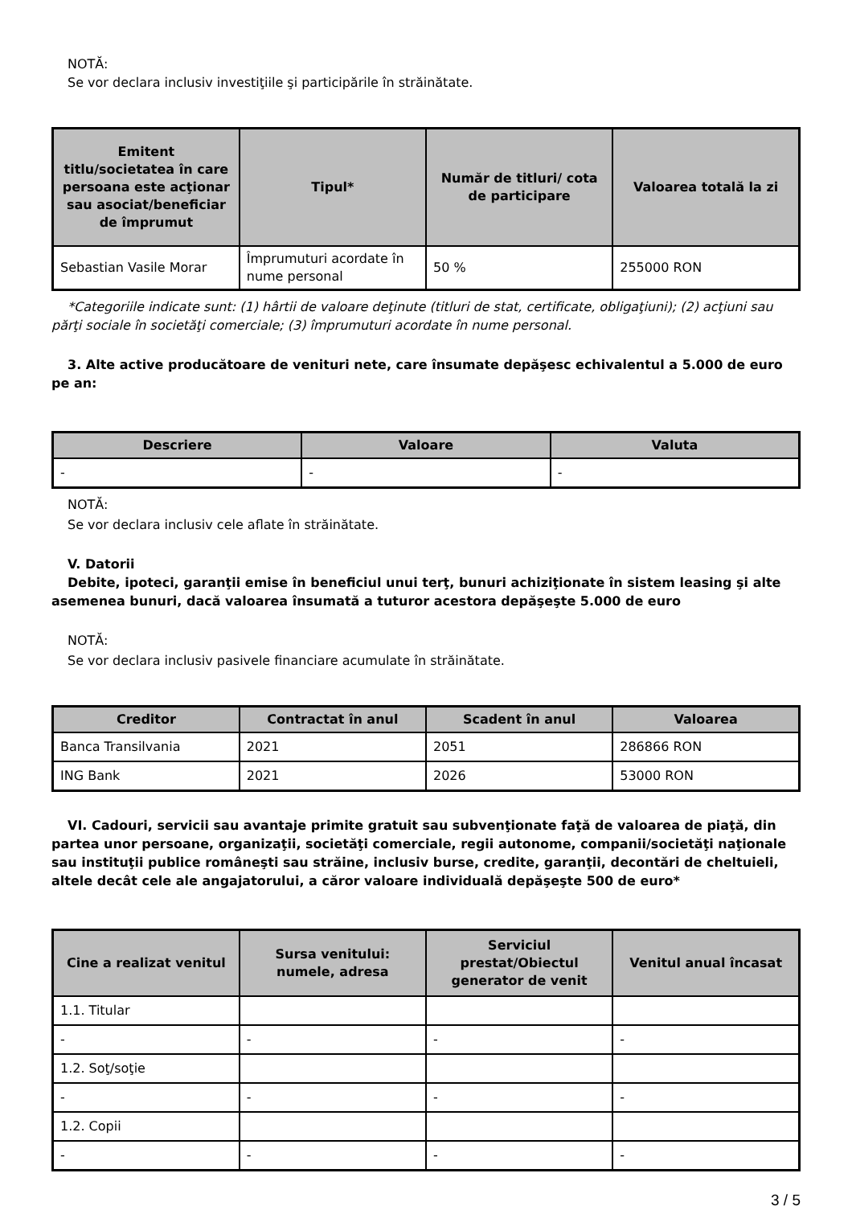NOTĂ:
Se vor declara inclusiv investiţiile şi participările în străinătate.
| Emitent titlu/societatea în care persoana este acţionar sau asociat/beneficiar de împrumut | Tipul* | Număr de titluri/ cota de participare | Valoarea totală la zi |
| --- | --- | --- | --- |
| Sebastian Vasile Morar | Împrumuturi acordate în nume personal | 50 % | 255000 RON |
*Categoriile indicate sunt: (1) hârtii de valoare deţinute (titluri de stat, certificate, obligaţiuni); (2) acţiuni sau părţi sociale în societăţi comerciale; (3) împrumuturi acordate în nume personal.
3. Alte active producătoare de venituri nete, care însumate depăşesc echivalentul a 5.000 de euro pe an:
| Descriere | Valoare | Valuta |
| --- | --- | --- |
| - | - | - |
NOTĂ:
Se vor declara inclusiv cele aflate în străinătate.
V. Datorii
Debite, ipoteci, garanţii emise în beneficiul unui terţ, bunuri achiziţionate în sistem leasing şi alte asemenea bunuri, dacă valoarea însumată a tuturor acestora depăşeşte 5.000 de euro
NOTĂ:
Se vor declara inclusiv pasivele financiare acumulate în străinătate.
| Creditor | Contractat în anul | Scadent în anul | Valoarea |
| --- | --- | --- | --- |
| Banca Transilvania | 2021 | 2051 | 286866 RON |
| ING Bank | 2021 | 2026 | 53000 RON |
VI. Cadouri, servicii sau avantaje primite gratuit sau subvenţionate faţă de valoarea de piaţă, din partea unor persoane, organizaţii, societăţi comerciale, regii autonome, companii/societăţi naţionale sau instituţii publice româneşti sau străine, inclusiv burse, credite, garanţii, decontări de cheltuieli, altele decât cele ale angajatorului, a căror valoare individuală depăşeşte 500 de euro*
| Cine a realizat venitul | Sursa venitului: numele, adresa | Serviciul prestat/Obiectul generator de venit | Venitul anual încasat |
| --- | --- | --- | --- |
| 1.1. Titular | | | |
| - | - | - | - |
| 1.2. Soţ/soţie | | | |
| - | - | - | - |
| 1.2. Copii | | | |
| - | - | - | - |
3 / 5